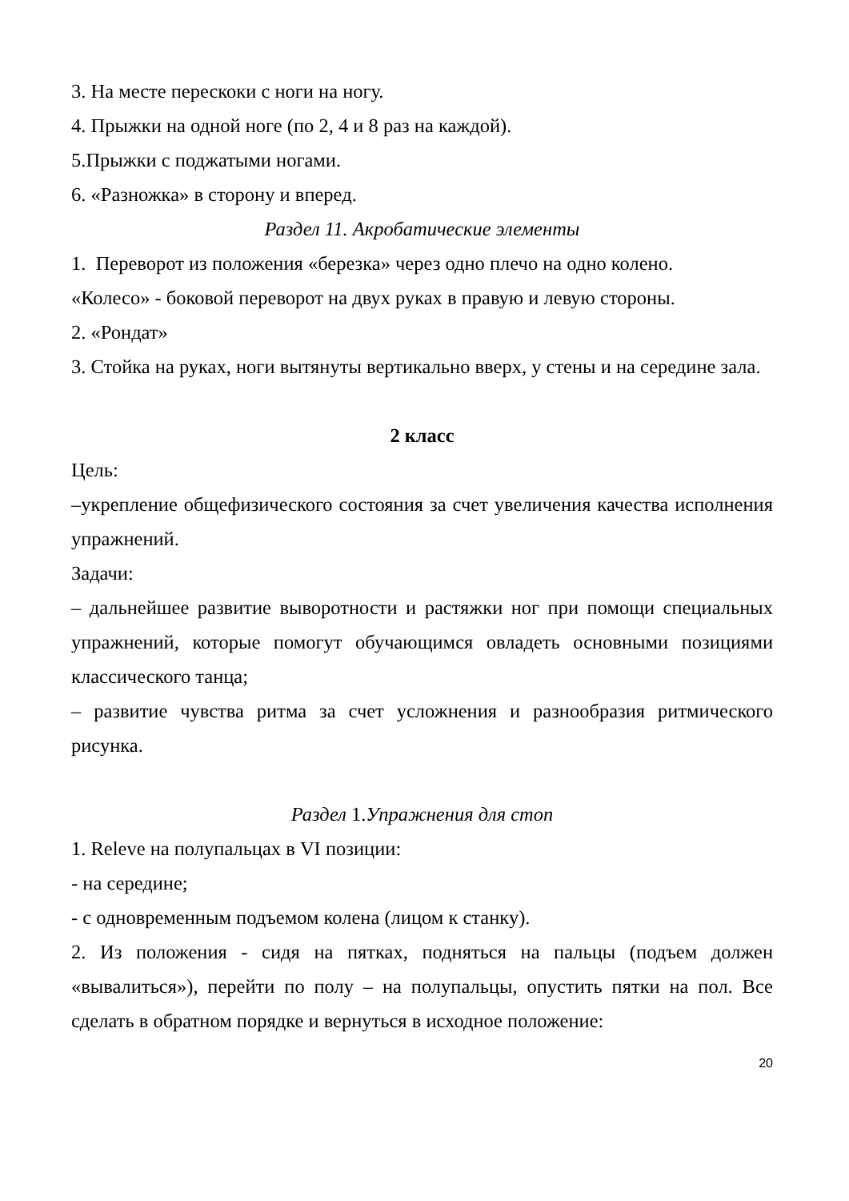3. На месте перескоки с ноги на ногу.
4. Прыжки на одной ноге (по 2, 4 и 8 раз на каждой).
5.Прыжки с поджатыми ногами.
6. «Разножка» в сторону и вперед.
Раздел 11. Акробатические элементы
1. Переворот из положения «березка» через одно плечо на одно колено.
«Колесо» - боковой переворот на двух руках в правую и левую стороны.
2. «Рондат»
3. Стойка на руках, ноги вытянуты вертикально вверх, у стены и на середине зала.
2 класс
Цель:
–укрепление общефизического состояния за счет увеличения качества исполнения упражнений.
Задачи:
– дальнейшее развитие выворотности и растяжки ног при помощи специальных упражнений, которые помогут обучающимся овладеть основными позициями классического танца;
– развитие чувства ритма за счет усложнения и разнообразия ритмического рисунка.
Раздел 1.Упражнения для стоп
1. Releve на полупальцах в VI позиции:
- на середине;
- с одновременным подъемом колена (лицом к станку).
2. Из положения - сидя на пятках, подняться на пальцы (подъем должен «вывалиться»), перейти по полу – на полупальцы, опустить пятки на пол. Все сделать в обратном порядке и вернуться в исходное положение:
20